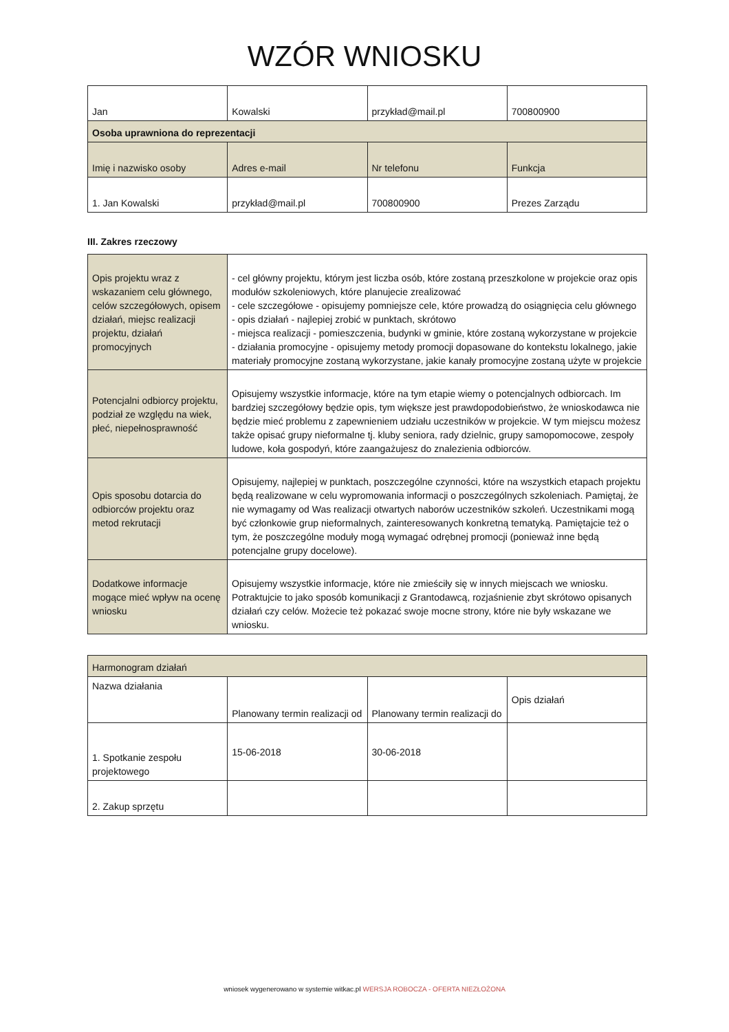WZÓR WNIOSKU
| Jan | Kowalski | przykład@mail.pl | 700800900 |
| Osoba uprawniona do reprezentacji | | | |
| Imię i nazwisko osoby | Adres e-mail | Nr telefonu | Funkcja |
| 1. Jan Kowalski | przykład@mail.pl | 700800900 | Prezes Zarządu |
III. Zakres rzeczowy
| Opis projektu wraz z wskazaniem celu głównego, celów szczegółowych, opisem działań, miejsc realizacji projektu, działań promocyjnych | - cel główny projektu, którym jest liczba osób, które zostaną przeszkolone w projekcie oraz opis modułów szkoleniowych, które planujecie zrealizować - cele szczegółowe - opisujemy pomniejsze cele, które prowadzą do osiągnięcia celu głównego - opis działań - najlepiej zrobić w punktach, skrótowo - miejsca realizacji - pomieszczenia, budynki w gminie, które zostaną wykorzystane w projekcie - działania promocyjne - opisujemy metody promocji dopasowane do kontekstu lokalnego, jakie materiały promocyjne zostaną wykorzystane, jakie kanały promocyjne zostaną użyte w projekcie |
| Potencjalni odbiorcy projektu, podział ze względu na wiek, płeć, niepełnosprawność | Opisujemy wszystkie informacje, które na tym etapie wiemy o potencjalnych odbiorcach. Im bardziej szczegółowy będzie opis, tym większe jest prawdopodobieństwo, że wnioskodawca nie będzie mieć problemu z zapewnieniem udziału uczestników w projekcie. W tym miejscu możesz także opisać grupy nieformalne tj. kluby seniora, rady dzielnic, grupy samopomocowe, zespoły ludowe, koła gospodyń, które zaangażujesz do znalezienia odbiorców. |
| Opis sposobu dotarcia do odbiorców projektu oraz metod rekrutacji | Opisujemy, najlepiej w punktach, poszczególne czynności, które na wszystkich etapach projektu będą realizowane w celu wypromowania informacji o poszczególnych szkoleniach. Pamiętaj, że nie wymagamy od Was realizacji otwartych naborów uczestników szkoleń. Uczestnikami mogą być członkowie grup nieformalnych, zainteresowanych konkretną tematyką. Pamiętajcie też o tym, że poszczególne moduły mogą wymagać odrębnej promocji (ponieważ inne będą potencjalne grupy docelowe). |
| Dodatkowe informacje mogące mieć wpływ na ocenę wniosku | Opisujemy wszystkie informacje, które nie zmieściły się w innych miejscach we wniosku. Potraktujcie to jako sposób komunikacji z Grantodawcą, rozjaśnienie zbyt skrótowo opisanych działań czy celów. Możecie też pokazać swoje mocne strony, które nie były wskazane we wniosku. |
| Harmonogram działań | | | |
| --- | --- | --- | --- |
| Nazwa działania | Planowany termin realizacji od | Planowany termin realizacji do | Opis działań |
| 1. Spotkanie zespołu projektowego | 15-06-2018 | 30-06-2018 | |
| 2. Zakup sprzętu | | | |
wniosek wygenerowano w systemie witkac.pl WERSJA ROBOCZA - OFERTA NIEZŁOŻONA